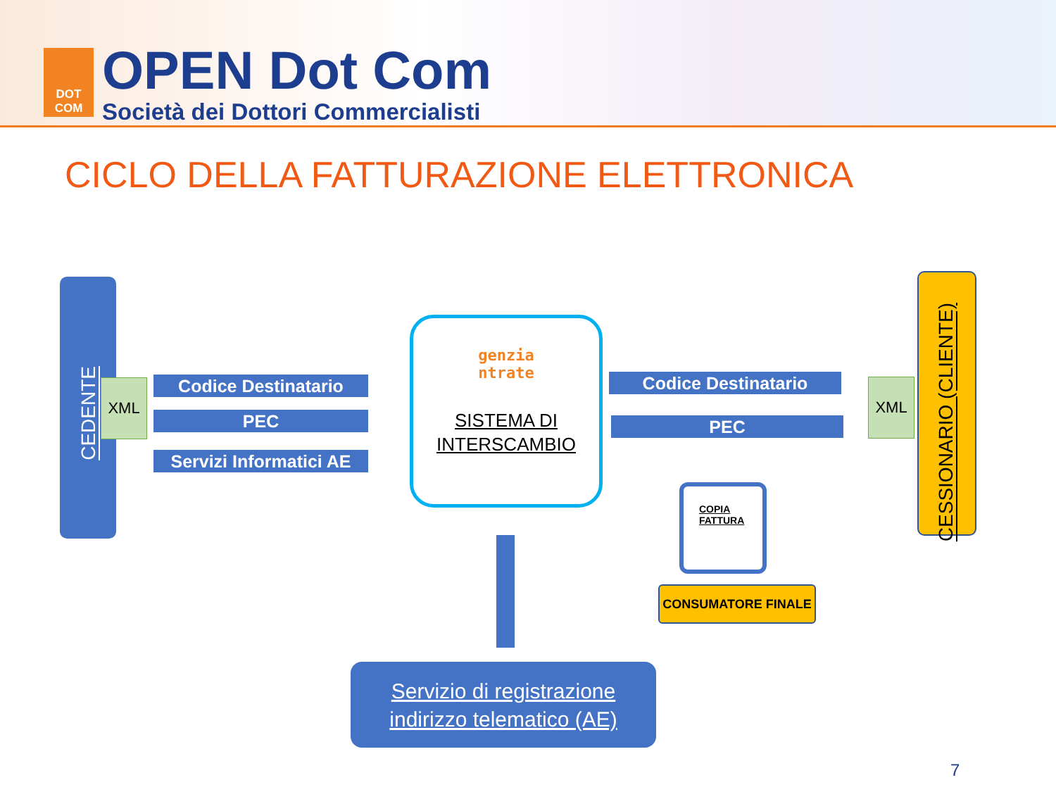DOT
COM
OPEN Dot Com
Società dei Dottori Commercialisti
CICLO DELLA FATTURAZIONE ELETTRONICA
CEDENTE
XML Codice Destinatario
PEC
Servizi Informatici AE
genzia
ntrate
SISTEMA DI
INTERSCAMBIO
Codice Destinatario
PEC
XML
CESSIONARIO (CLIENTE)
COPIA
FATTURA
CONSUMATORE FINALE
Servizio di registrazione
indirizzo telematico (AE)
7